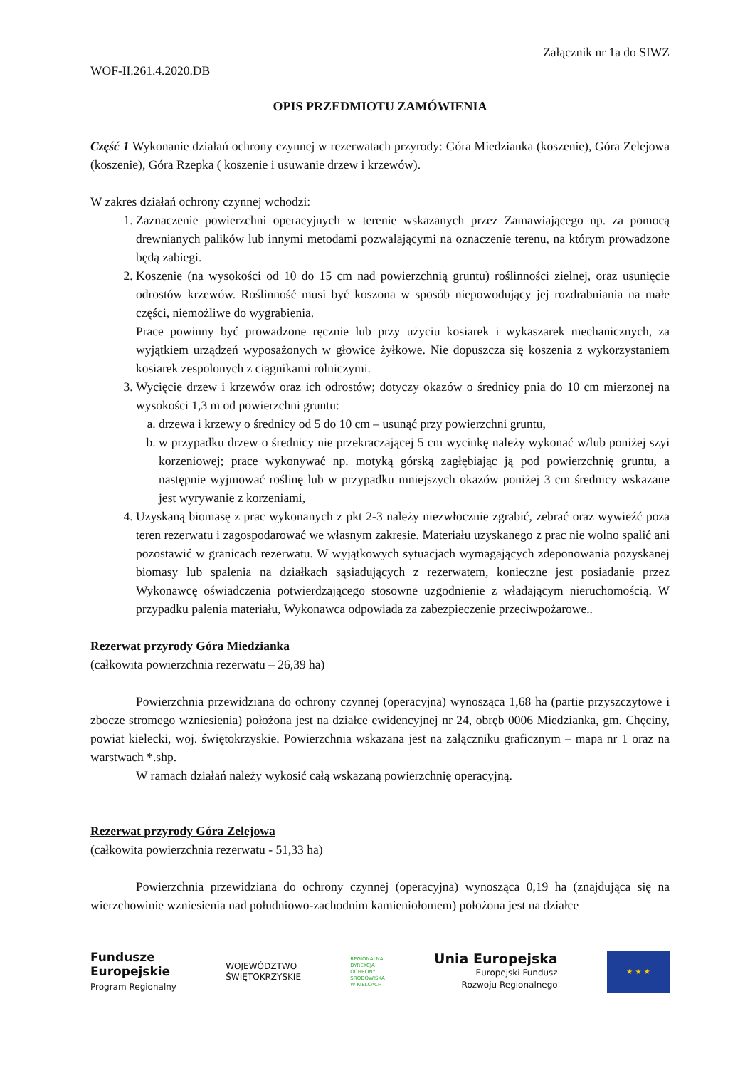Załącznik nr 1a do SIWZ
WOF-II.261.4.2020.DB
OPIS PRZEDMIOTU ZAMÓWIENIA
Część 1 Wykonanie działań ochrony czynnej w rezerwatach przyrody: Góra Miedzianka (koszenie), Góra Zelejowa (koszenie), Góra Rzepka ( koszenie i usuwanie drzew i krzewów).
W zakres działań ochrony czynnej wchodzi:
1. Zaznaczenie powierzchni operacyjnych w terenie wskazanych przez Zamawiającego np. za pomocą drewnianych palików lub innymi metodami pozwalającymi na oznaczenie terenu, na którym prowadzone będą zabiegi.
2. Koszenie (na wysokości od 10 do 15 cm nad powierzchnią gruntu) roślinności zielnej, oraz usunięcie odrostów krzewów. Roślinność musi być koszona w sposób niepowodujący jej rozdrabniania na małe części, niemożliwe do wygrabienia.
Prace powinny być prowadzone ręcznie lub przy użyciu kosiarek i wykaszarek mechanicznych, za wyjątkiem urządzeń wyposażonych w głowice żyłkowe. Nie dopuszcza się koszenia z wykorzystaniem kosiarek zespolonych z ciągnikami rolniczymi.
3. Wycięcie drzew i krzewów oraz ich odrostów; dotyczy okazów o średnicy pnia do 10 cm mierzonej na wysokości 1,3 m od powierzchni gruntu:
a. drzewa i krzewy o średnicy od 5 do 10 cm – usunąć przy powierzchni gruntu,
b. w przypadku drzew o średnicy nie przekraczającej 5 cm wycinkę należy wykonać w/lub poniżej szyi korzeniowej; prace wykonywać np. motyką górską zagłębiając ją pod powierzchnię gruntu, a następnie wyjmować roślinę lub w przypadku mniejszych okazów poniżej 3 cm średnicy wskazane jest wyrywanie z korzeniami,
4. Uzyskaną biomasę z prac wykonanych z pkt 2-3 należy niezwłocznie zgrabić, zebrać oraz wywieźć poza teren rezerwatu i zagospodarować we własnym zakresie. Materiału uzyskanego z prac nie wolno spalić ani pozostawić w granicach rezerwatu. W wyjątkowych sytuacjach wymagających zdeponowania pozyskanej biomasy lub spalenia na działkach sąsiadujących z rezerwatem, konieczne jest posiadanie przez Wykonawcę oświadczenia potwierdzającego stosowne uzgodnienie z władającym nieruchomością. W przypadku palenia materiału, Wykonawca odpowiada za zabezpieczenie przeciwpożarowe..
Rezerwat przyrody Góra Miedzianka
(całkowita powierzchnia rezerwatu – 26,39 ha)
Powierzchnia przewidziana do ochrony czynnej (operacyjna) wynosząca 1,68 ha (partie przyszczytowe i zbocze stromego wzniesienia) położona jest na działce ewidencyjnej nr 24, obręb 0006 Miedzianka, gm. Chęciny, powiat kielecki, woj. świętokrzyskie. Powierzchnia wskazana jest na załączniku graficznym – mapa nr 1 oraz na warstwach *.shp.
W ramach działań należy wykosić całą wskazaną powierzchnię operacyjną.
Rezerwat przyrody Góra Zelejowa
(całkowita powierzchnia rezerwatu - 51,33 ha)
Powierzchnia przewidziana do ochrony czynnej (operacyjna) wynosząca 0,19 ha (znajdująca się na wierzchowinie wzniesienia nad południowo-zachodnim kamieniołomem) położona jest na działce
Fundusze
Europejskie
Program Regionalny
WOJEWÓDZTWO
ŚWIĘTOKRZYSKIE
REGIONALNA
DYREKCJA
OCHRONY
ŚRODOWISKA
W KIELCACH
Unia Europejska
Europejski Fundusz
Rozwoju Regionalnego
★ ★ ★